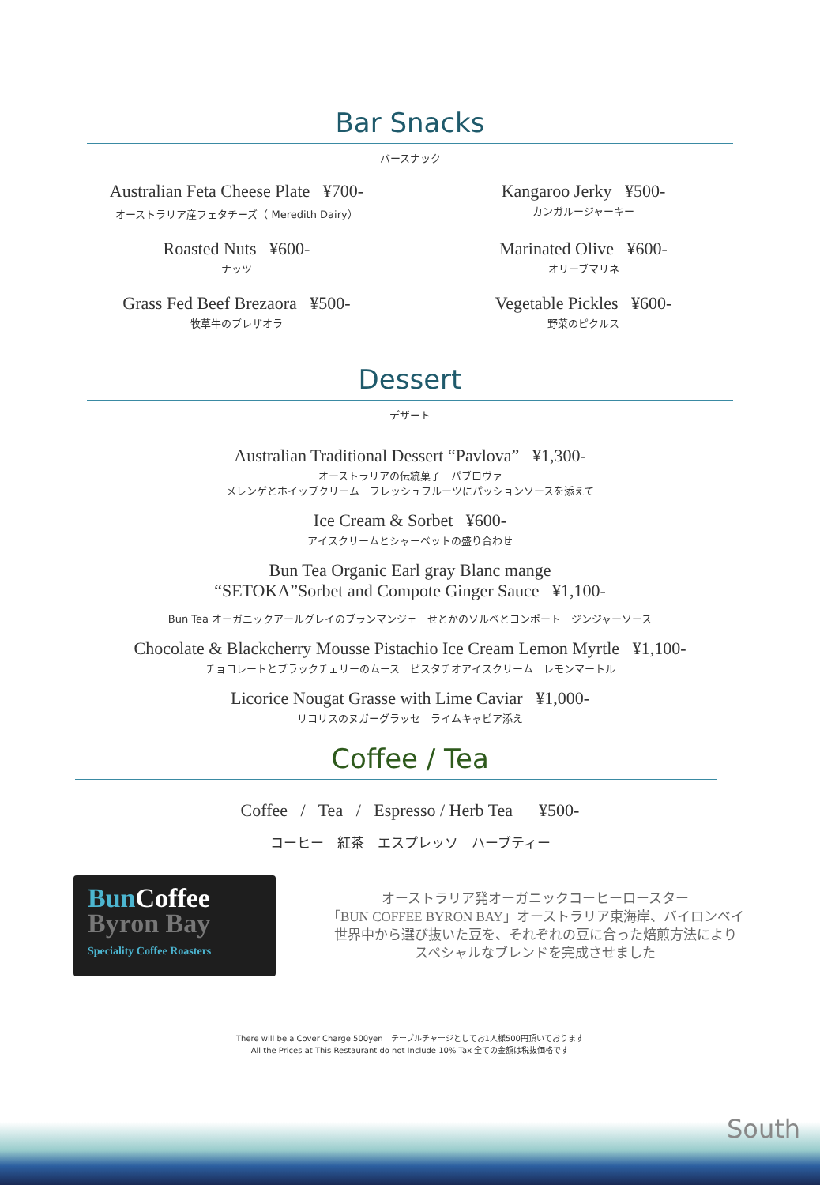Bar Snacks
バースナック
Australian Feta Cheese Plate ¥700-
オーストラリア産フェタチーズ（ Meredith Dairy）
Kangaroo Jerky ¥500-
カンガルージャーキー
Roasted Nuts ¥600-
ナッツ
Marinated Olive ¥600-
オリーブマリネ
Grass Fed Beef Brezaora ¥500-
牧草牛のブレザオラ
Vegetable Pickles ¥600-
野菜のピクルス
Dessert
デザート
Australian Traditional Dessert “Pavlova” ¥1,300-
オーストラリアの伝統菓子　パブロヴァ
メレンゲとホイップクリーム　フレッシュフルーツにパッションソースを添えて
Ice Cream & Sorbet ¥600-
アイスクリームとシャーベットの盛り合わせ
Bun Tea Organic Earl gray Blanc mange
“SETOKA”Sorbet and Compote Ginger Sauce ¥1,100-
Bun Tea オーガニックアールグレイのブランマンジェ　せとかのソルベとコンポート　ジンジャーソース
Chocolate & Blackcherry Mousse Pistachio Ice Cream Lemon Myrtle ¥1,100-
チョコレートとブラックチェリーのムース　ピスタチオアイスクリーム　レモンマートル
Licorice Nougat Grasse with Lime Caviar ¥1,000-
リコリスのヌガーグラッセ　ライムキャビア添え
Coffee / Tea
Coffee / Tea / Espresso / Herb Tea ¥500-
コーヒー　紅茶　エスプレッソ　ハーブティー
BunCoffee
Byron Bay
Speciality Coffee Roasters
オーストラリア発オーガニックコーヒーロースター
「BUN COFFEE BYRON BAY」オーストラリア東海岸、バイロンベイ
世界中から選び抜いた豆を、それぞれの豆に合った焙煎方法により
スペシャルなブレンドを完成させました
There will be a Cover Charge 500yen　テーブルチャージとしてお1人様500円頂いております
All the Prices at This Restaurant do not Include 10% Tax 全ての金額は税抜価格です
South